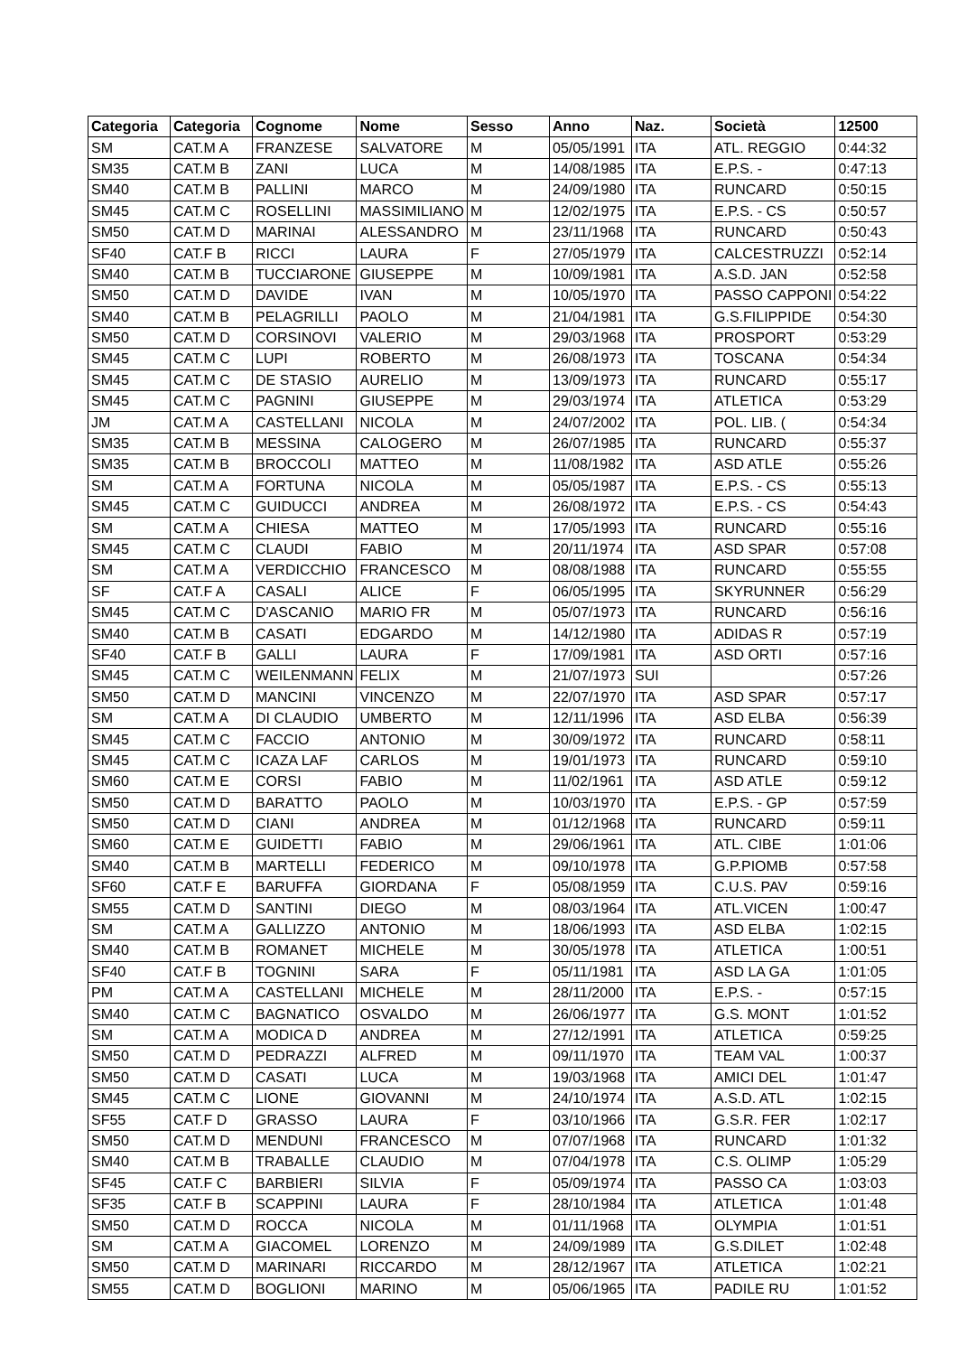| Categoria | Categoria | Cognome | Nome | Sesso | Anno | Naz. | Società | 12500 |
| --- | --- | --- | --- | --- | --- | --- | --- | --- |
| SM | CAT.M A | FRANZESE | SALVATORE | M | 05/05/1991 | ITA | ATL. REGGIO | 0:44:32 |
| SM35 | CAT.M B | ZANI | LUCA | M | 14/08/1985 | ITA | E.P.S. - | 0:47:13 |
| SM40 | CAT.M B | PALLINI | MARCO | M | 24/09/1980 | ITA | RUNCARD | 0:50:15 |
| SM45 | CAT.M C | ROSELLINI | MASSIMILIANO | M | 12/02/1975 | ITA | E.P.S. - CS | 0:50:57 |
| SM50 | CAT.M D | MARINAI | ALESSANDRO | M | 23/11/1968 | ITA | RUNCARD | 0:50:43 |
| SF40 | CAT.F B | RICCI | LAURA | F | 27/05/1979 | ITA | CALCESTRUZZI | 0:52:14 |
| SM40 | CAT.M B | TUCCIARONE | GIUSEPPE | M | 10/09/1981 | ITA | A.S.D. JAN | 0:52:58 |
| SM50 | CAT.M D | DAVIDE | IVAN | M | 10/05/1970 | ITA | PASSO CAPPONI | 0:54:22 |
| SM40 | CAT.M B | PELAGRILLI | PAOLO | M | 21/04/1981 | ITA | G.S.FILIPPIDE | 0:54:30 |
| SM50 | CAT.M D | CORSINOVI | VALERIO | M | 29/03/1968 | ITA | PROSPORT | 0:53:29 |
| SM45 | CAT.M C | LUPI | ROBERTO | M | 26/08/1973 | ITA | TOSCANA | 0:54:34 |
| SM45 | CAT.M C | DE STASIO | AURELIO | M | 13/09/1973 | ITA | RUNCARD | 0:55:17 |
| SM45 | CAT.M C | PAGNINI | GIUSEPPE | M | 29/03/1974 | ITA | ATLETICA | 0:53:29 |
| JM | CAT.M A | CASTELLANI | NICOLA | M | 24/07/2002 | ITA | POL. LIB. ( | 0:54:34 |
| SM35 | CAT.M B | MESSINA | CALOGERO | M | 26/07/1985 | ITA | RUNCARD | 0:55:37 |
| SM35 | CAT.M B | BROCCOLI | MATTEO | M | 11/08/1982 | ITA | ASD ATLE | 0:55:26 |
| SM | CAT.M A | FORTUNA | NICOLA | M | 05/05/1987 | ITA | E.P.S. - CS | 0:55:13 |
| SM45 | CAT.M C | GUIDUCCI | ANDREA | M | 26/08/1972 | ITA | E.P.S. - CS | 0:54:43 |
| SM | CAT.M A | CHIESA | MATTEO | M | 17/05/1993 | ITA | RUNCARD | 0:55:16 |
| SM45 | CAT.M C | CLAUDI | FABIO | M | 20/11/1974 | ITA | ASD SPAR | 0:57:08 |
| SM | CAT.M A | VERDICCHIO | FRANCESCO | M | 08/08/1988 | ITA | RUNCARD | 0:55:55 |
| SF | CAT.F A | CASALI | ALICE | F | 06/05/1995 | ITA | SKYRUNNER | 0:56:29 |
| SM45 | CAT.M C | D'ASCANIO | MARIO FR | M | 05/07/1973 | ITA | RUNCARD | 0:56:16 |
| SM40 | CAT.M B | CASATI | EDGARDO | M | 14/12/1980 | ITA | ADIDAS R | 0:57:19 |
| SF40 | CAT.F B | GALLI | LAURA | F | 17/09/1981 | ITA | ASD ORTI | 0:57:16 |
| SM45 | CAT.M C | WEILENMANN | FELIX | M | 21/07/1973 | SUI | | 0:57:26 |
| SM50 | CAT.M D | MANCINI | VINCENZO | M | 22/07/1970 | ITA | ASD SPAR | 0:57:17 |
| SM | CAT.M A | DI CLAUDIO | UMBERTO | M | 12/11/1996 | ITA | ASD ELBA | 0:56:39 |
| SM45 | CAT.M C | FACCIO | ANTONIO | M | 30/09/1972 | ITA | RUNCARD | 0:58:11 |
| SM45 | CAT.M C | ICAZA LAF | CARLOS | M | 19/01/1973 | ITA | RUNCARD | 0:59:10 |
| SM60 | CAT.M E | CORSI | FABIO | M | 11/02/1961 | ITA | ASD ATLE | 0:59:12 |
| SM50 | CAT.M D | BARATTO | PAOLO | M | 10/03/1970 | ITA | E.P.S. - GP | 0:57:59 |
| SM50 | CAT.M D | CIANI | ANDREA | M | 01/12/1968 | ITA | RUNCARD | 0:59:11 |
| SM60 | CAT.M E | GUIDETTI | FABIO | M | 29/06/1961 | ITA | ATL. CIBE | 1:01:06 |
| SM40 | CAT.M B | MARTELLI | FEDERICO | M | 09/10/1978 | ITA | G.P.PIOMB | 0:57:58 |
| SF60 | CAT.F E | BARUFFA | GIORDANA | F | 05/08/1959 | ITA | C.U.S. PAV | 0:59:16 |
| SM55 | CAT.M D | SANTINI | DIEGO | M | 08/03/1964 | ITA | ATL.VICEN | 1:00:47 |
| SM | CAT.M A | GALLIZZO | ANTONIO | M | 18/06/1993 | ITA | ASD ELBA | 1:02:15 |
| SM40 | CAT.M B | ROMANET | MICHELE | M | 30/05/1978 | ITA | ATLETICA | 1:00:51 |
| SF40 | CAT.F B | TOGNINI | SARA | F | 05/11/1981 | ITA | ASD LA GA | 1:01:05 |
| PM | CAT.M A | CASTELLANI | MICHELE | M | 28/11/2000 | ITA | E.P.S. - | 0:57:15 |
| SM40 | CAT.M C | BAGNATICO | OSVALDO | M | 26/06/1977 | ITA | G.S. MONT | 1:01:52 |
| SM | CAT.M A | MODICA D | ANDREA | M | 27/12/1991 | ITA | ATLETICA | 0:59:25 |
| SM50 | CAT.M D | PEDRAZZI | ALFRED | M | 09/11/1970 | ITA | TEAM VAL | 1:00:37 |
| SM50 | CAT.M D | CASATI | LUCA | M | 19/03/1968 | ITA | AMICI DEL | 1:01:47 |
| SM45 | CAT.M C | LIONE | GIOVANNI | M | 24/10/1974 | ITA | A.S.D. ATL | 1:02:15 |
| SF55 | CAT.F D | GRASSO | LAURA | F | 03/10/1966 | ITA | G.S.R. FER | 1:02:17 |
| SM50 | CAT.M D | MENDUNI | FRANCESCO | M | 07/07/1968 | ITA | RUNCARD | 1:01:32 |
| SM40 | CAT.M B | TRABALLE | CLAUDIO | M | 07/04/1978 | ITA | C.S. OLIMP | 1:05:29 |
| SF45 | CAT.F C | BARBIERI | SILVIA | F | 05/09/1974 | ITA | PASSO CA | 1:03:03 |
| SF35 | CAT.F B | SCAPPINI | LAURA | F | 28/10/1984 | ITA | ATLETICA | 1:01:48 |
| SM50 | CAT.M D | ROCCA | NICOLA | M | 01/11/1968 | ITA | OLYMPIA | 1:01:51 |
| SM | CAT.M A | GIACOMEL | LORENZO | M | 24/09/1989 | ITA | G.S.DILET | 1:02:48 |
| SM50 | CAT.M D | MARINARI | RICCARDO | M | 28/12/1967 | ITA | ATLETICA | 1:02:21 |
| SM55 | CAT.M D | BOGLIONI | MARINO | M | 05/06/1965 | ITA | PADILE RU | 1:01:52 |